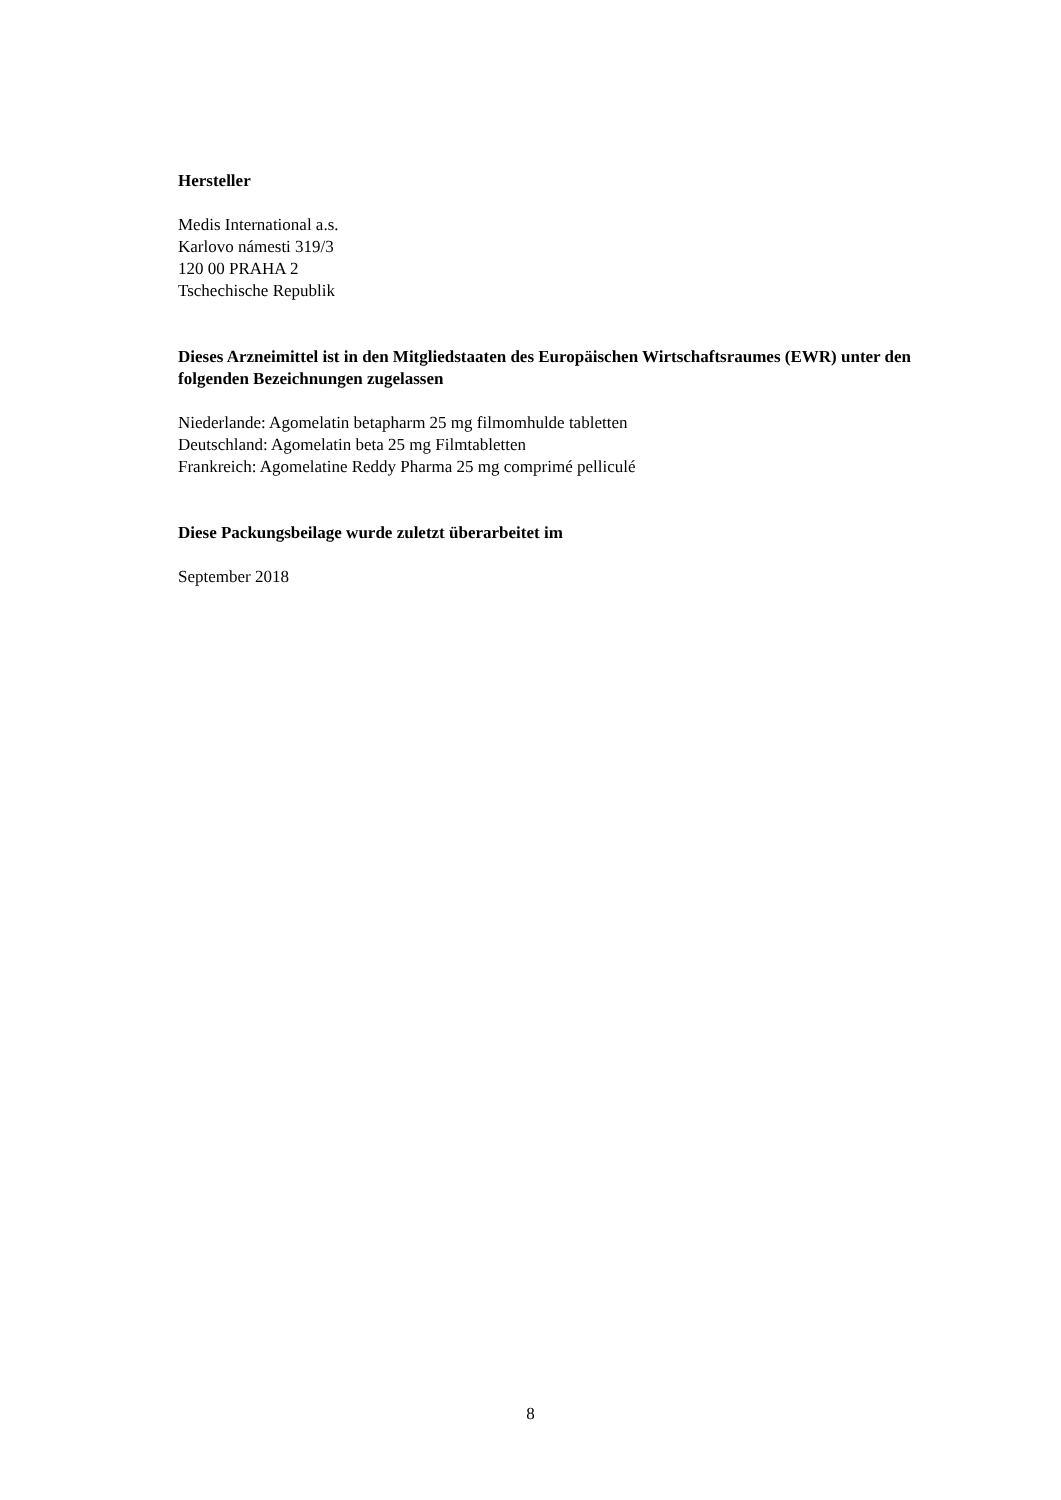Hersteller
Medis International a.s.
Karlovo námesti 319/3
120 00 PRAHA 2
Tschechische Republik
Dieses Arzneimittel ist in den Mitgliedstaaten des Europäischen Wirtschaftsraumes (EWR) unter den folgenden Bezeichnungen zugelassen
Niederlande: Agomelatin betapharm 25 mg filmomhulde tabletten
Deutschland: Agomelatin beta 25 mg Filmtabletten
Frankreich: Agomelatine Reddy Pharma 25 mg comprimé pelliculé
Diese Packungsbeilage wurde zuletzt überarbeitet im
September 2018
8